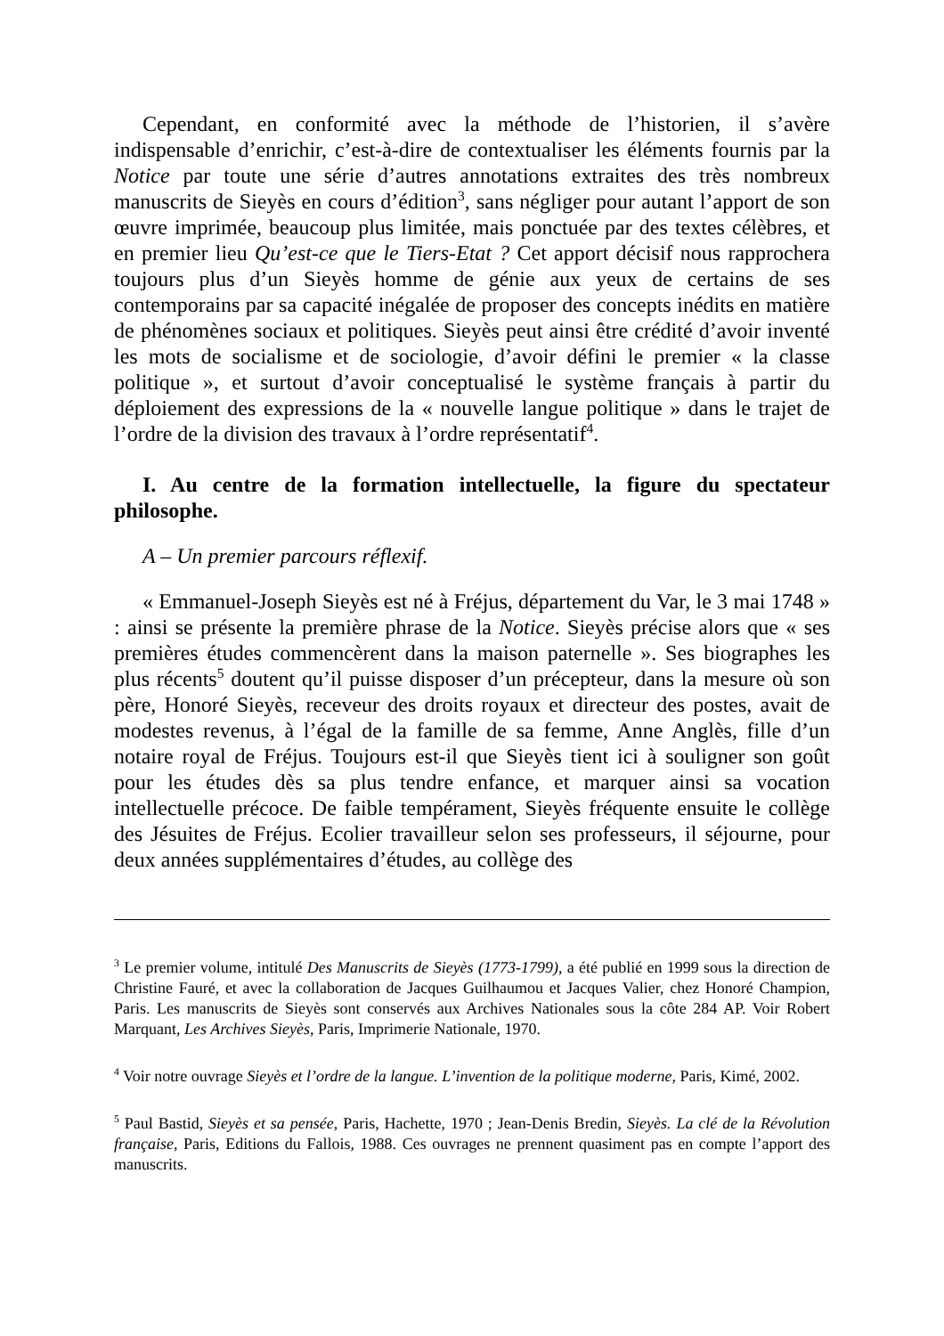Cependant, en conformité avec la méthode de l’historien, il s’avère indispensable d’enrichir, c’est-à-dire de contextualiser les éléments fournis par la Notice par toute une série d’autres annotations extraites des très nombreux manuscrits de Sieyès en cours d’édition<sup>3</sup>, sans négliger pour autant l’apport de son œuvre imprimée, beaucoup plus limitée, mais ponctuée par des textes célèbres, et en premier lieu Qu’est-ce que le Tiers-Etat ? Cet apport décisif nous rapprochera toujours plus d’un Sieyès homme de génie aux yeux de certains de ses contemporains par sa capacité inégalée de proposer des concepts inédits en matière de phénomènes sociaux et politiques. Sieyès peut ainsi être crédité d’avoir inventé les mots de socialisme et de sociologie, d’avoir défini le premier « la classe politique », et surtout d’avoir conceptualisé le système français à partir du déploiement des expressions de la « nouvelle langue politique » dans le trajet de l’ordre de la division des travaux à l’ordre représentatif<sup>4</sup>.
I. Au centre de la formation intellectuelle, la figure du spectateur philosophe.
A – Un premier parcours réflexif.
« Emmanuel-Joseph Sieyès est né à Fréjus, département du Var, le 3 mai 1748 » : ainsi se présente la première phrase de la Notice. Sieyès précise alors que « ses premières études commencèrent dans la maison paternelle ». Ses biographes les plus récents<sup>5</sup> doutent qu’il puisse disposer d’un précepteur, dans la mesure où son père, Honoré Sieyès, receveur des droits royaux et directeur des postes, avait de modestes revenus, à l’égal de la famille de sa femme, Anne Anglès, fille d’un notaire royal de Fréjus. Toujours est-il que Sieyès tient ici à souligner son goût pour les études dès sa plus tendre enfance, et marquer ainsi sa vocation intellectuelle précoce. De faible tempérament, Sieyès fréquente ensuite le collège des Jésuites de Fréjus. Ecolier travailleur selon ses professeurs, il séjourne, pour deux années supplémentaires d’études, au collège des
<sup>3</sup> Le premier volume, intitulé Des Manuscrits de Sieyès (1773-1799), a été publié en 1999 sous la direction de Christine Fauré, et avec la collaboration de Jacques Guilhaumou et Jacques Valier, chez Honoré Champion, Paris. Les manuscrits de Sieyès sont conservés aux Archives Nationales sous la côte 284 AP. Voir Robert Marquant, Les Archives Sieyès, Paris, Imprimerie Nationale, 1970.
<sup>4</sup> Voir notre ouvrage Sieyès et l’ordre de la langue. L’invention de la politique moderne, Paris, Kimé, 2002.
<sup>5</sup> Paul Bastid, Sieyès et sa pensée, Paris, Hachette, 1970 ; Jean-Denis Bredin, Sieyès. La clé de la Révolution française, Paris, Editions du Fallois, 1988. Ces ouvrages ne prennent quasiment pas en compte l’apport des manuscrits.